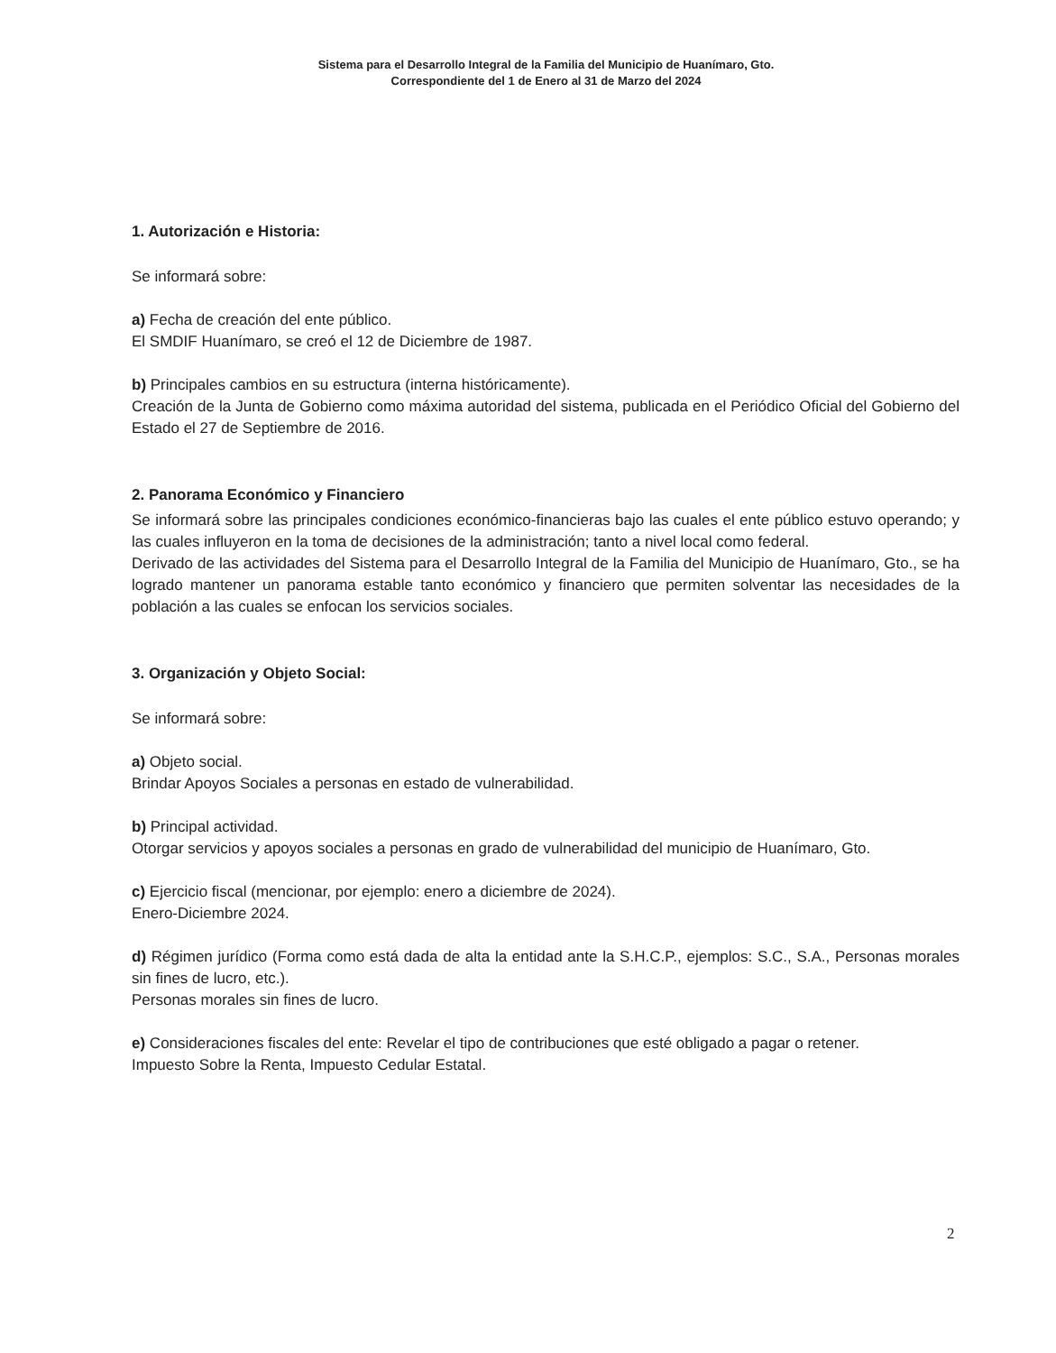Sistema para el Desarrollo Integral de la Familia del Municipio de Huanímaro, Gto.
Correspondiente del 1 de Enero al 31 de Marzo del 2024
1. Autorización e Historia:
Se informará sobre:
a) Fecha de creación del ente público.
El SMDIF Huanímaro, se creó el 12 de Diciembre de 1987.
b) Principales cambios en su estructura (interna históricamente).
Creación de la Junta de Gobierno como máxima autoridad del sistema, publicada en el Periódico Oficial del Gobierno del Estado el 27 de Septiembre de 2016.
2. Panorama Económico y Financiero
Se informará sobre las principales condiciones económico-financieras bajo las cuales el ente público estuvo operando; y las cuales influyeron en la toma de decisiones de la administración; tanto a nivel local como federal.
Derivado de las actividades del Sistema para el Desarrollo Integral de la Familia del Municipio de Huanímaro, Gto., se ha logrado mantener un panorama estable tanto económico y financiero que permiten solventar las necesidades de la población a las cuales se enfocan los servicios sociales.
3. Organización y Objeto Social:
Se informará sobre:
a) Objeto social.
Brindar Apoyos Sociales a personas en estado de vulnerabilidad.
b) Principal actividad.
Otorgar servicios y apoyos sociales a personas en grado de vulnerabilidad del municipio de Huanímaro, Gto.
c) Ejercicio fiscal (mencionar, por ejemplo: enero a diciembre de 2024).
Enero-Diciembre 2024.
d) Régimen jurídico (Forma como está dada de alta la entidad ante la S.H.C.P., ejemplos: S.C., S.A., Personas morales sin fines de lucro, etc.).
Personas morales sin fines de lucro.
e) Consideraciones fiscales del ente: Revelar el tipo de contribuciones que esté obligado a pagar o retener.
Impuesto Sobre la Renta, Impuesto Cedular Estatal.
2